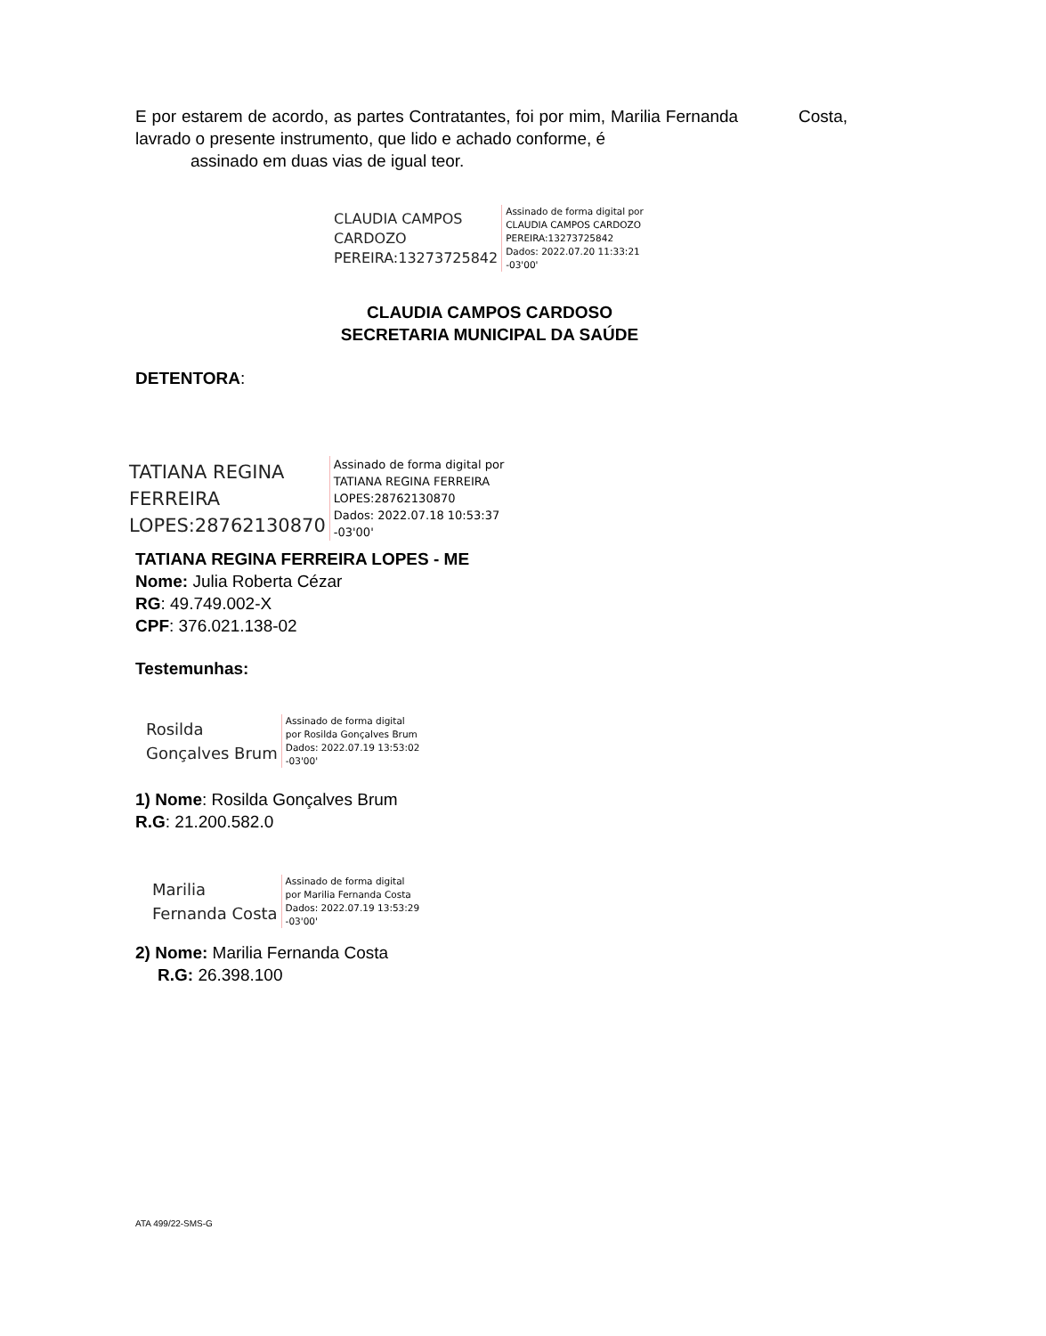E por estarem de acordo, as partes Contratantes, foi por mim, Marilia Fernanda Costa, lavrado o presente instrumento, que lido e achado conforme, é
assinado em duas vias de igual teor.
CLAUDIA CAMPOS
CARDOZO
PEREIRA:13273725842
Assinado de forma digital por
CLAUDIA CAMPOS CARDOZO
PEREIRA:13273725842
Dados: 2022.07.20 11:33:21
-03'00'
CLAUDIA CAMPOS CARDOSO
SECRETARIA MUNICIPAL DA SAÚDE
DETENTORA:
TATIANA REGINA
FERREIRA
LOPES:28762130870
Assinado de forma digital por
TATIANA REGINA FERREIRA
LOPES:28762130870
Dados: 2022.07.18 10:53:37
-03'00'
TATIANA REGINA FERREIRA LOPES - ME
Nome: Julia Roberta Cézar
RG: 49.749.002-X
CPF: 376.021.138-02
Testemunhas:
Rosilda
Gonçalves Brum
Assinado de forma digital
por Rosilda Gonçalves Brum
Dados: 2022.07.19 13:53:02
-03'00'
1) Nome: Rosilda Gonçalves Brum
R.G: 21.200.582.0
Marilia
Fernanda Costa
Assinado de forma digital
por Marilia Fernanda Costa
Dados: 2022.07.19 13:53:29
-03'00'
2) Nome: Marilia Fernanda Costa
R.G: 26.398.100
ATA 499/22-SMS-G